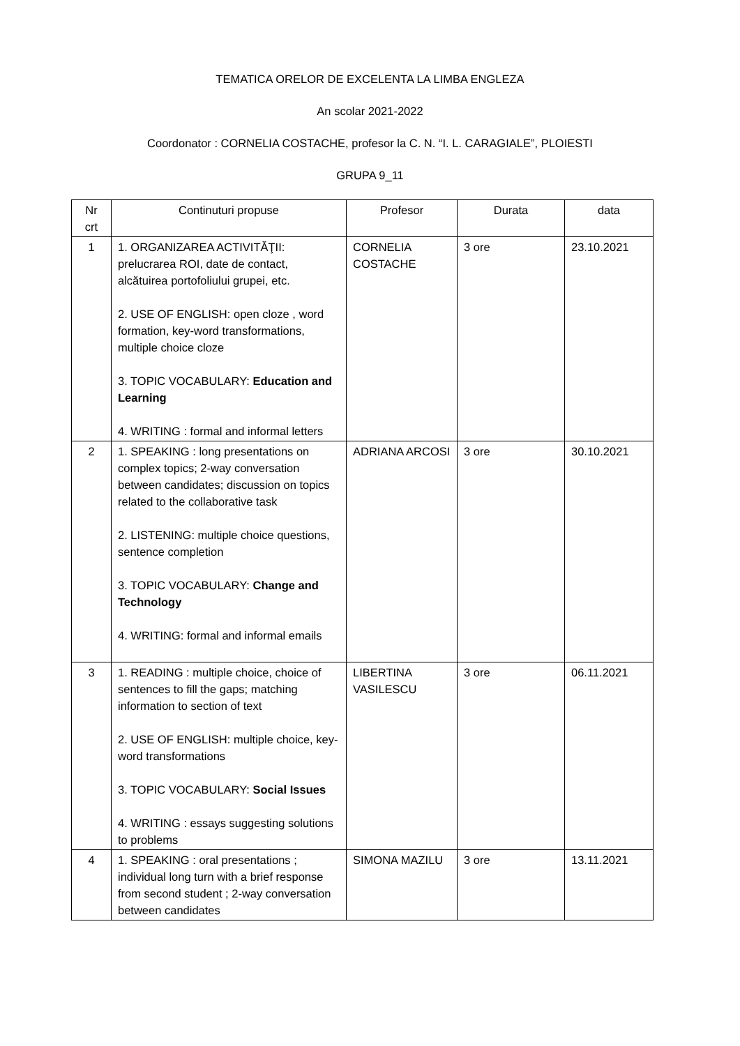TEMATICA ORELOR DE EXCELENTA LA LIMBA ENGLEZA
An scolar 2021-2022
Coordonator : CORNELIA COSTACHE, profesor la C. N. “I. L. CARAGIALE”, PLOIESTI
GRUPA 9_11
| Nr crt | Continuturi propuse | Profesor | Durata | data |
| 1 | 1. ORGANIZAREA ACTIVITĂŢII: prelucrarea ROI, date de contact, alcătuirea portofoliului grupei, etc. 2. USE OF ENGLISH: open cloze , word formation, key-word transformations, multiple choice cloze 3. TOPIC VOCABULARY: Education and Learning 4. WRITING : formal and informal letters | CORNELIA COSTACHE | 3 ore | 23.10.2021 |
| 2 | 1. SPEAKING : long presentations on complex topics; 2-way conversation between candidates; discussion on topics related to the collaborative task 2. LISTENING: multiple choice questions, sentence completion 3. TOPIC VOCABULARY: Change and Technology 4. WRITING: formal and informal emails | ADRIANA ARCOSI | 3 ore | 30.10.2021 |
| 3 | 1. READING : multiple choice, choice of sentences to fill the gaps; matching information to section of text 2. USE OF ENGLISH: multiple choice, key-word transformations 3. TOPIC VOCABULARY: Social Issues 4. WRITING : essays suggesting solutions to problems | LIBERTINA VASILESCU | 3 ore | 06.11.2021 |
| 4 | 1. SPEAKING : oral presentations ; individual long turn with a brief response from second student ; 2-way conversation between candidates | SIMONA MAZILU | 3 ore | 13.11.2021 |